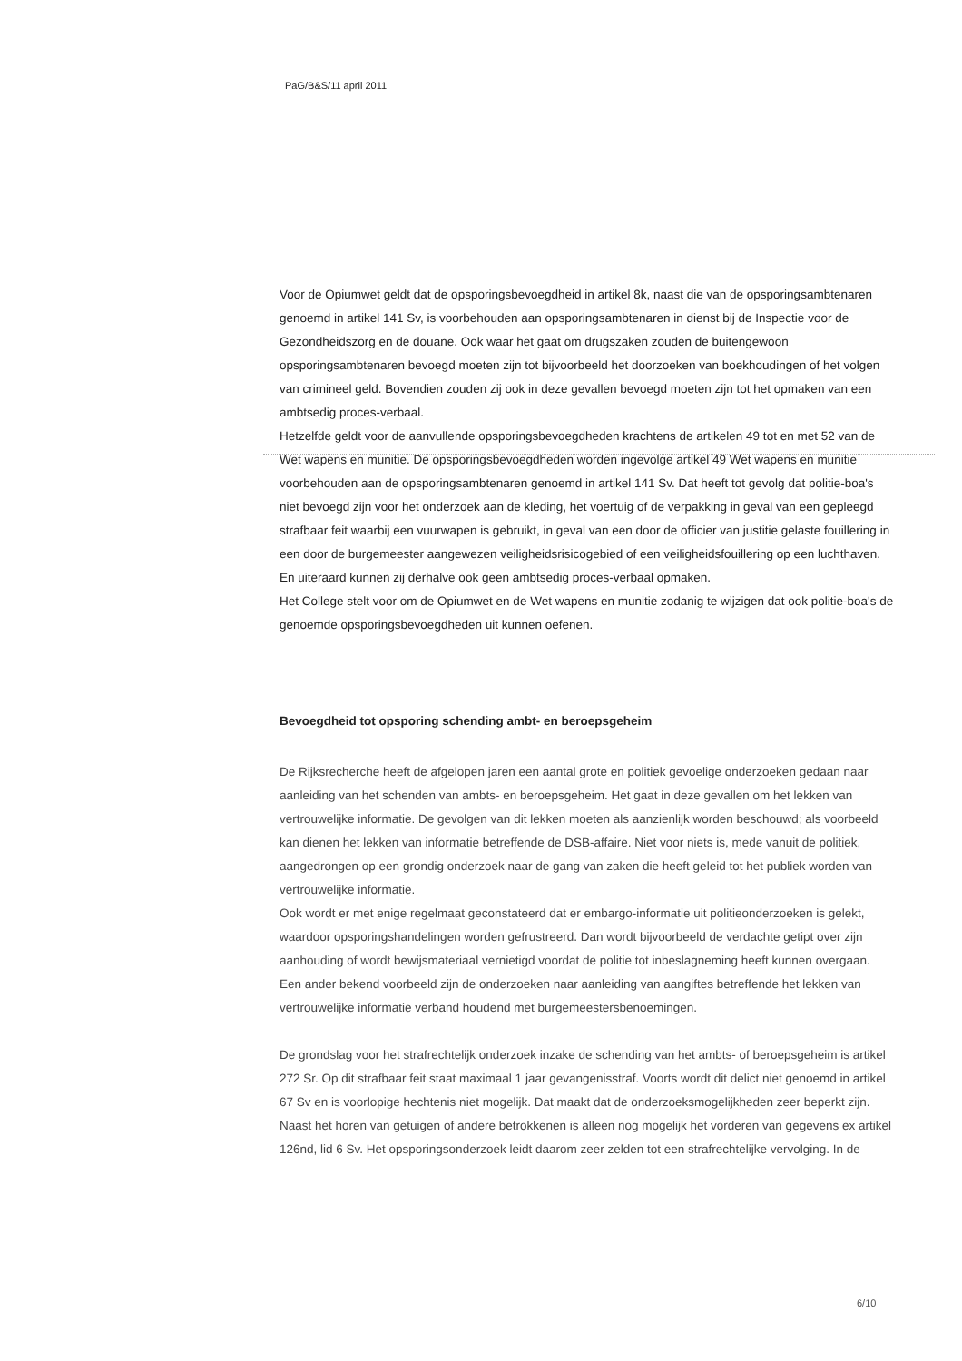PaG/B&S/11 april 2011
Voor de Opiumwet geldt dat de opsporingsbevoegdheid in artikel 8k, naast die van de opsporingsambtenaren genoemd in artikel 141 Sv, is voorbehouden aan opsporingsambtenaren in dienst bij de Inspectie voor de Gezondheidszorg en de douane. Ook waar het gaat om drugszaken zouden de buitengewoon opsporingsambtenaren bevoegd moeten zijn tot bijvoorbeeld het doorzoeken van boekhoudingen of het volgen van crimineel geld. Bovendien zouden zij ook in deze gevallen bevoegd moeten zijn tot het opmaken van een ambtsedig proces-verbaal.
Hetzelfde geldt voor de aanvullende opsporingsbevoegdheden krachtens de artikelen 49 tot en met 52 van de Wet wapens en munitie. De opsporingsbevoegdheden worden ingevolge artikel 49 Wet wapens en munitie voorbehouden aan de opsporingsambtenaren genoemd in artikel 141 Sv. Dat heeft tot gevolg dat politie-boa's niet bevoegd zijn voor het onderzoek aan de kleding, het voertuig of de verpakking in geval van een gepleegd strafbaar feit waarbij een vuurwapen is gebruikt, in geval van een door de officier van justitie gelaste fouillering in een door de burgemeester aangewezen veiligheidsrisicogebied of een veiligheidsfouillering op een luchthaven. En uiteraard kunnen zij derhalve ook geen ambtsedig proces-verbaal opmaken.
Het College stelt voor om de Opiumwet en de Wet wapens en munitie zodanig te wijzigen dat ook politie-boa's de genoemde opsporingsbevoegdheden uit kunnen oefenen.
Bevoegdheid tot opsporing schending ambt- en beroepsgeheim
De Rijksrecherche heeft de afgelopen jaren een aantal grote en politiek gevoelige onderzoeken gedaan naar aanleiding van het schenden van ambts- en beroepsgeheim. Het gaat in deze gevallen om het lekken van vertrouwelijke informatie. De gevolgen van dit lekken moeten als aanzienlijk worden beschouwd; als voorbeeld kan dienen het lekken van informatie betreffende de DSB-affaire. Niet voor niets is, mede vanuit de politiek, aangedrongen op een grondig onderzoek naar de gang van zaken die heeft geleid tot het publiek worden van vertrouwelijke informatie.
Ook wordt er met enige regelmaat geconstateerd dat er embargo-informatie uit politieonderzoeken is gelekt, waardoor opsporingshandelingen worden gefrustreerd. Dan wordt bijvoorbeeld de verdachte getipt over zijn aanhouding of wordt bewijsmateriaal vernietigd voordat de politie tot inbeslagneming heeft kunnen overgaan.
Een ander bekend voorbeeld zijn de onderzoeken naar aanleiding van aangiftes betreffende het lekken van vertrouwelijke informatie verband houdend met burgemeestersbenoemingen.
De grondslag voor het strafrechtelijk onderzoek inzake de schending van het ambts- of beroepsgeheim is artikel 272 Sr. Op dit strafbaar feit staat maximaal 1 jaar gevangenisstraf. Voorts wordt dit delict niet genoemd in artikel 67 Sv en is voorlopige hechtenis niet mogelijk. Dat maakt dat de onderzoeksmogelijkheden zeer beperkt zijn. Naast het horen van getuigen of andere betrokkenen is alleen nog mogelijk het vorderen van gegevens ex artikel 126nd, lid 6 Sv. Het opsporingsonderzoek leidt daarom zeer zelden tot een strafrechtelijke vervolging. In de
6/10